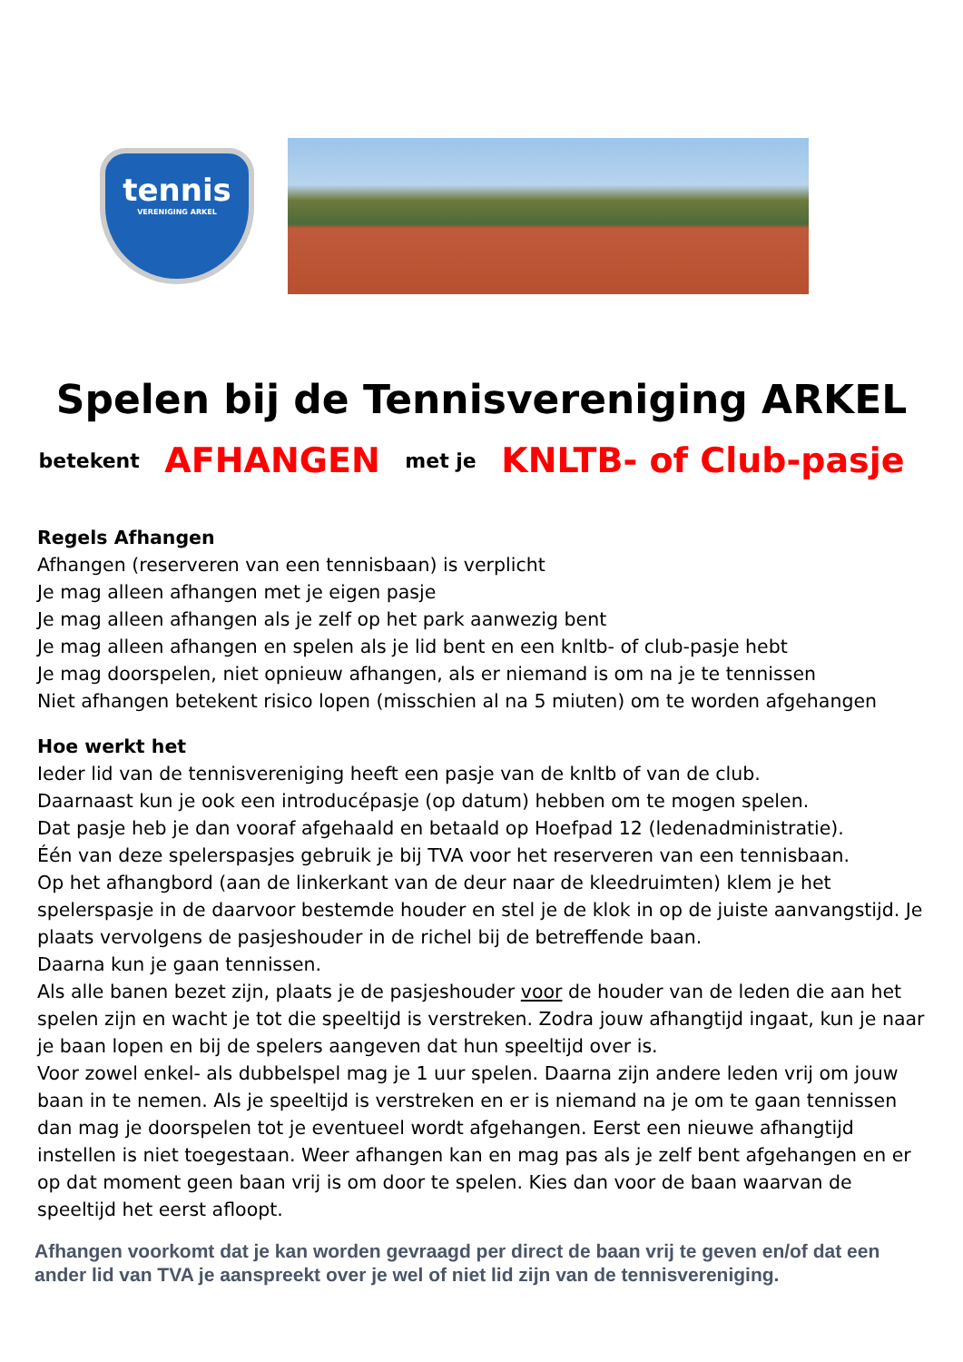tennis
VERENIGING ARKEL
Spelen bij de Tennisvereniging ARKEL
betekent AFHANGEN met je KNLTB- of Club-pasje
Regels Afhangen
Afhangen (reserveren van een tennisbaan) is verplicht
Je mag alleen afhangen met je eigen pasje
Je mag alleen afhangen als je zelf op het park aanwezig bent
Je mag alleen afhangen en spelen als je lid bent en een knltb- of club-pasje hebt
Je mag doorspelen, niet opnieuw afhangen, als er niemand is om na je te tennissen
Niet afhangen betekent risico lopen (misschien al na 5 miuten) om te worden afgehangen
Hoe werkt het
Ieder lid van de tennisvereniging heeft een pasje van de knltb of van de club.
Daarnaast kun je ook een introducépasje (op datum) hebben om te mogen spelen.
Dat pasje heb je dan vooraf afgehaald en betaald op Hoefpad 12 (ledenadministratie).
Één van deze spelerspasjes gebruik je bij TVA voor het reserveren van een tennisbaan.
Op het afhangbord (aan de linkerkant van de deur naar de kleedruimten) klem je het spelerspasje in de daarvoor bestemde houder en stel je de klok in op de juiste aanvangstijd. Je plaats vervolgens de pasjeshouder in de richel bij de betreffende baan.
Daarna kun je gaan tennissen.
Als alle banen bezet zijn, plaats je de pasjeshouder voor de houder van de leden die aan het spelen zijn en wacht je tot die speeltijd is verstreken. Zodra jouw afhangtijd ingaat, kun je naar je baan lopen en bij de spelers aangeven dat hun speeltijd over is.
Voor zowel enkel- als dubbelspel mag je 1 uur spelen. Daarna zijn andere leden vrij om jouw baan in te nemen. Als je speeltijd is verstreken en er is niemand na je om te gaan tennissen dan mag je doorspelen tot je eventueel wordt afgehangen. Eerst een nieuwe afhangtijd instellen is niet toegestaan. Weer afhangen kan en mag pas als je zelf bent afgehangen en er op dat moment geen baan vrij is om door te spelen. Kies dan voor de baan waarvan de speeltijd het eerst afloopt.
Afhangen voorkomt dat je kan worden gevraagd per direct de baan vrij te geven en/of dat een ander lid van TVA je aanspreekt over je wel of niet lid zijn van de tennisvereniging.